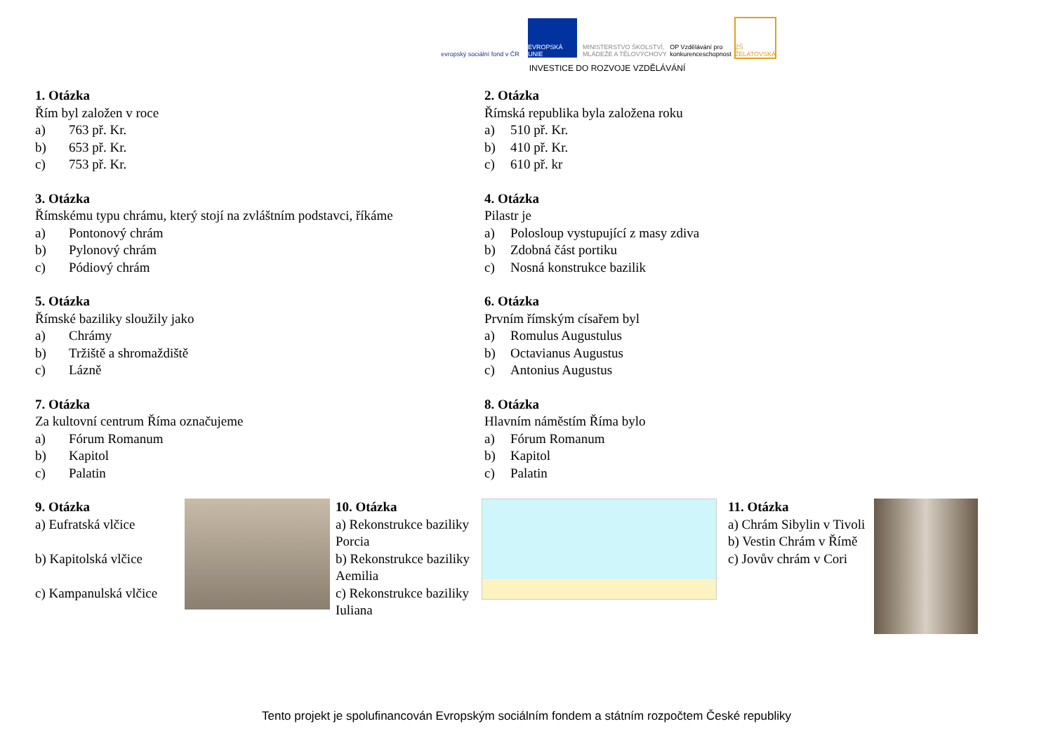evropský sociální fond v ČR
EVROPSKÁ UNIE
MINISTERSTVO ŠKOLSTVÍ, MLÁDEŽE A TĚLOVÝCHOVY
OP Vzdělávání pro konkurenceschopnost
ZŠ ŽELATOVSKÁ
INVESTICE DO ROZVOJE VZDĚLÁVÁNÍ
1. Otázka
Řím byl založen v roce
a) 763 př. Kr.
b) 653 př. Kr.
c) 753 př. Kr.
2. Otázka
Římská republika byla založena roku
a) 510 př. Kr.
b) 410 př. Kr.
c) 610 př. kr
3. Otázka
Římskému typu chrámu, který stojí na zvláštním podstavci, říkáme
a) Pontonový chrám
b) Pylonový chrám
c) Pódiový chrám
4. Otázka
Pilastr je
a) Polosloup vystupující z masy zdiva
b) Zdobná část portiku
c) Nosná konstrukce bazilik
5. Otázka
Římské baziliky sloužily jako
a) Chrámy
b) Tržiště a shromaždiště
c) Lázně
6. Otázka
Prvním římským císařem byl
a) Romulus Augustulus
b) Octavianus Augustus
c) Antonius Augustus
7. Otázka
Za kultovní centrum Říma označujeme
a) Fórum Romanum
b) Kapitol
c) Palatin
8. Otázka
Hlavním náměstím Říma bylo
a) Fórum Romanum
b) Kapitol
c) Palatin
9. Otázka
a) Eufratská vlčice
b) Kapitolská vlčice
c) Kampanulská vlčice
10. Otázka
a) Rekonstrukce baziliky Porcia
b) Rekonstrukce baziliky Aemilia
c) Rekonstrukce baziliky Iuliana
11. Otázka
a) Chrám Sibylin v Tivoli
b) Vestin Chrám v Římě
c) Jovův chrám v Cori
Tento projekt je spolufinancován Evropským sociálním fondem a státním rozpočtem České republiky